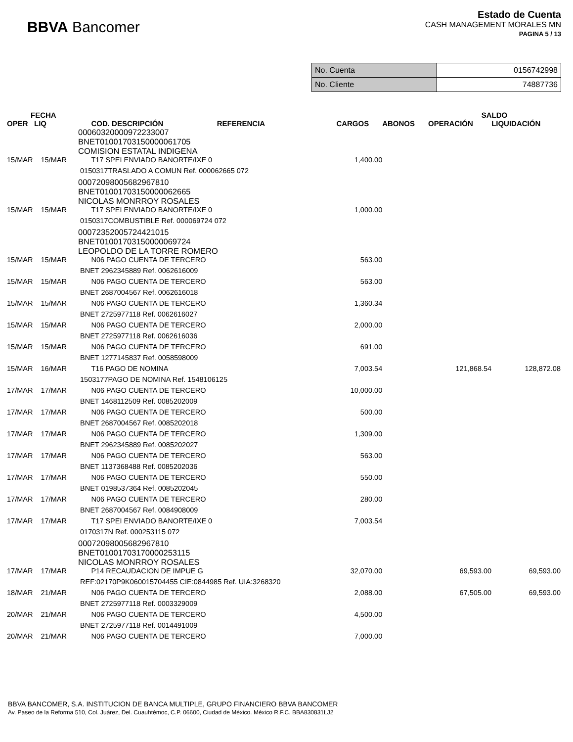BBVA Bancomer
Estado de Cuenta
CASH MANAGEMENT MORALES MN
PAGINA 5 / 13
| No. Cuenta | 0156742998 |
| No. Cliente | 74887736 |
| FECHA | | | | | SALDO | |
| --- | --- | --- | --- | --- | --- | --- |
| OPER LIQ | | COD. DESCRIPCIÓN REFERENCIA | CARGOS | ABONOS | OPERACIÓN | LIQUIDACIÓN |
| 00060320000972233007 BNET01001703150000061705 COMISION ESTATAL INDIGENA | | | | | | |
| 15/MAR 15/MAR | | T17 SPEI ENVIADO BANORTE/IXE 0 | 1,400.00 | | | |
| 0150317TRASLADO A COMUN Ref. 000062665 072 | | | | | | |
| 00072098005682967810 BNET01001703150000062665 NICOLAS MONRROY ROSALES | | | | | | |
| 15/MAR 15/MAR | | T17 SPEI ENVIADO BANORTE/IXE 0 | 1,000.00 | | | |
| 0150317COMBUSTIBLE Ref. 000069724 072 | | | | | | |
| 00072352005724421015 BNET01001703150000069724 LEOPOLDO DE LA TORRE ROMERO | | | | | | |
| 15/MAR 15/MAR | | N06 PAGO CUENTA DE TERCERO | 563.00 | | | |
| BNET 2962345889 Ref. 0062616009 | | | | | | |
| 15/MAR 15/MAR | | N06 PAGO CUENTA DE TERCERO | 563.00 | | | |
| BNET 2687004567 Ref. 0062616018 | | | | | | |
| 15/MAR 15/MAR | | N06 PAGO CUENTA DE TERCERO | 1,360.34 | | | |
| BNET 2725977118 Ref. 0062616027 | | | | | | |
| 15/MAR 15/MAR | | N06 PAGO CUENTA DE TERCERO | 2,000.00 | | | |
| BNET 2725977118 Ref. 0062616036 | | | | | | |
| 15/MAR 15/MAR | | N06 PAGO CUENTA DE TERCERO | 691.00 | | | |
| BNET 1277145837 Ref. 0058598009 | | | | | | |
| 15/MAR 16/MAR | | T16 PAGO DE NOMINA | 7,003.54 | | 121,868.54 | 128,872.08 |
| 1503177PAGO DE NOMINA Ref. 1548106125 | | | | | | |
| 17/MAR 17/MAR | | N06 PAGO CUENTA DE TERCERO | 10,000.00 | | | |
| BNET 1468112509 Ref. 0085202009 | | | | | | |
| 17/MAR 17/MAR | | N06 PAGO CUENTA DE TERCERO | 500.00 | | | |
| BNET 2687004567 Ref. 0085202018 | | | | | | |
| 17/MAR 17/MAR | | N06 PAGO CUENTA DE TERCERO | 1,309.00 | | | |
| BNET 2962345889 Ref. 0085202027 | | | | | | |
| 17/MAR 17/MAR | | N06 PAGO CUENTA DE TERCERO | 563.00 | | | |
| BNET 1137368488 Ref. 0085202036 | | | | | | |
| 17/MAR 17/MAR | | N06 PAGO CUENTA DE TERCERO | 550.00 | | | |
| BNET 0198537364 Ref. 0085202045 | | | | | | |
| 17/MAR 17/MAR | | N06 PAGO CUENTA DE TERCERO | 280.00 | | | |
| BNET 2687004567 Ref. 0084908009 | | | | | | |
| 17/MAR 17/MAR | | T17 SPEI ENVIADO BANORTE/IXE 0 | 7,003.54 | | | |
| 0170317N Ref. 000253115 072 | | | | | | |
| 00072098005682967810 BNET01001703170000253115 NICOLAS MONRROY ROSALES | | | | | | |
| 17/MAR 17/MAR | | P14 RECAUDACION DE IMPUE G | 32,070.00 | | 69,593.00 | 69,593.00 |
| REF:02170P9K060015704455 CIE:0844985 Ref. UIA:3268320 | | | | | | |
| 18/MAR 21/MAR | | N06 PAGO CUENTA DE TERCERO | 2,088.00 | | 67,505.00 | 69,593.00 |
| BNET 2725977118 Ref. 0003329009 | | | | | | |
| 20/MAR 21/MAR | | N06 PAGO CUENTA DE TERCERO | 4,500.00 | | | |
| BNET 2725977118 Ref. 0014491009 | | | | | | |
| 20/MAR 21/MAR | | N06 PAGO CUENTA DE TERCERO | 7,000.00 | | | |
BBVA BANCOMER, S.A. INSTITUCION DE BANCA MULTIPLE, GRUPO FINANCIERO BBVA BANCOMER
Av. Paseo de la Reforma 510, Col. Juárez, Del. Cuauhtémoc, C.P. 06600, Ciudad de México. México R.F.C. BBA830831LJ2